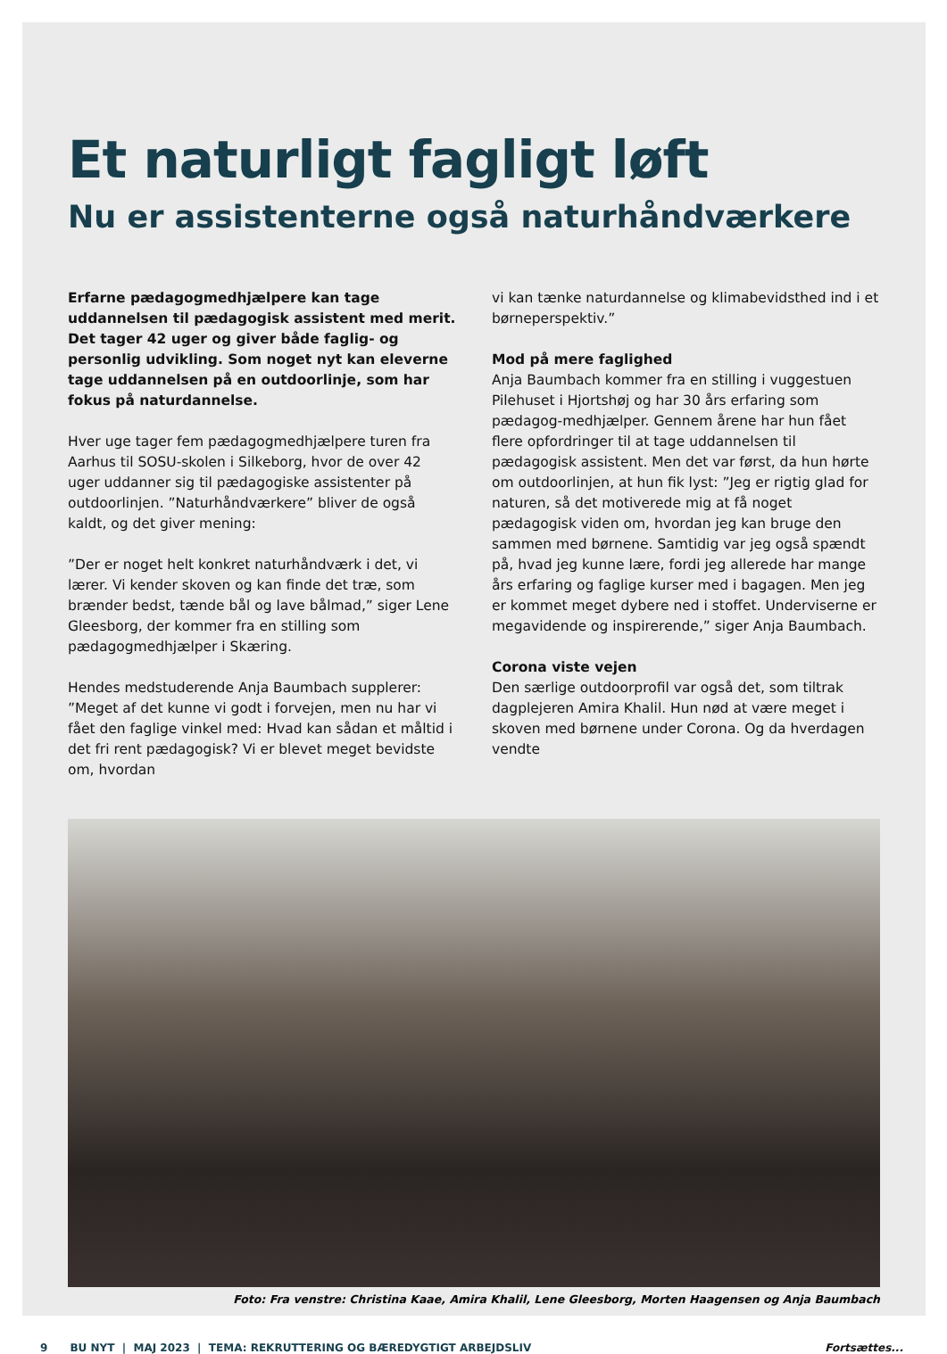Et naturligt fagligt løft
Nu er assistenterne også naturhåndværkere
Erfarne pædagogmedhjælpere kan tage uddannelsen til pædagogisk assistent med merit. Det tager 42 uger og giver både faglig- og personlig udvikling. Som noget nyt kan eleverne tage uddannelsen på en outdoorlinje, som har fokus på naturdannelse.
Hver uge tager fem pædagogmedhjælpere turen fra Aarhus til SOSU-skolen i Silkeborg, hvor de over 42 uger uddanner sig til pædagogiske assistenter på outdoorlinjen. ”Naturhåndværkere” bliver de også kaldt, og det giver mening:
”Der er noget helt konkret naturhåndværk i det, vi lærer. Vi kender skoven og kan finde det træ, som brænder bedst, tænde bål og lave bålmad,” siger Lene Gleesborg, der kommer fra en stilling som pædagogmedhjælper i Skæring.
Hendes medstuderende Anja Baumbach supplerer:
”Meget af det kunne vi godt i forvejen, men nu har vi fået den faglige vinkel med: Hvad kan sådan et måltid i det fri rent pædagogisk? Vi er blevet meget bevidste om, hvordan
vi kan tænke naturdannelse og klimabevidsthed ind i et børneperspektiv.”
Mod på mere faglighed
Anja Baumbach kommer fra en stilling i vuggestuen Pilehuset i Hjortshøj og har 30 års erfaring som pædagog-medhjælper. Gennem årene har hun fået flere opfordringer til at tage uddannelsen til pædagogisk assistent. Men det var først, da hun hørte om outdoorlinjen, at hun fik lyst: ”Jeg er rigtig glad for naturen, så det motiverede mig at få noget pædagogisk viden om, hvordan jeg kan bruge den sammen med børnene. Samtidig var jeg også spændt på, hvad jeg kunne lære, fordi jeg allerede har mange års erfaring og faglige kurser med i bagagen. Men jeg er kommet meget dybere ned i stoffet. Underviserne er megavidende og inspirerende,” siger Anja Baumbach.
Corona viste vejen
Den særlige outdoorprofil var også det, som tiltrak dagplejeren Amira Khalil. Hun nød at være meget i skoven med børnene under Corona. Og da hverdagen vendte
Foto: Fra venstre: Christina Kaae, Amira Khalil, Lene Gleesborg, Morten Haagensen og Anja Baumbach
9 BU NYT | MAJ 2023 | TEMA: REKRUTTERING OG BÆREDYGTIGT ARBEJDSLIV Fortsættes...